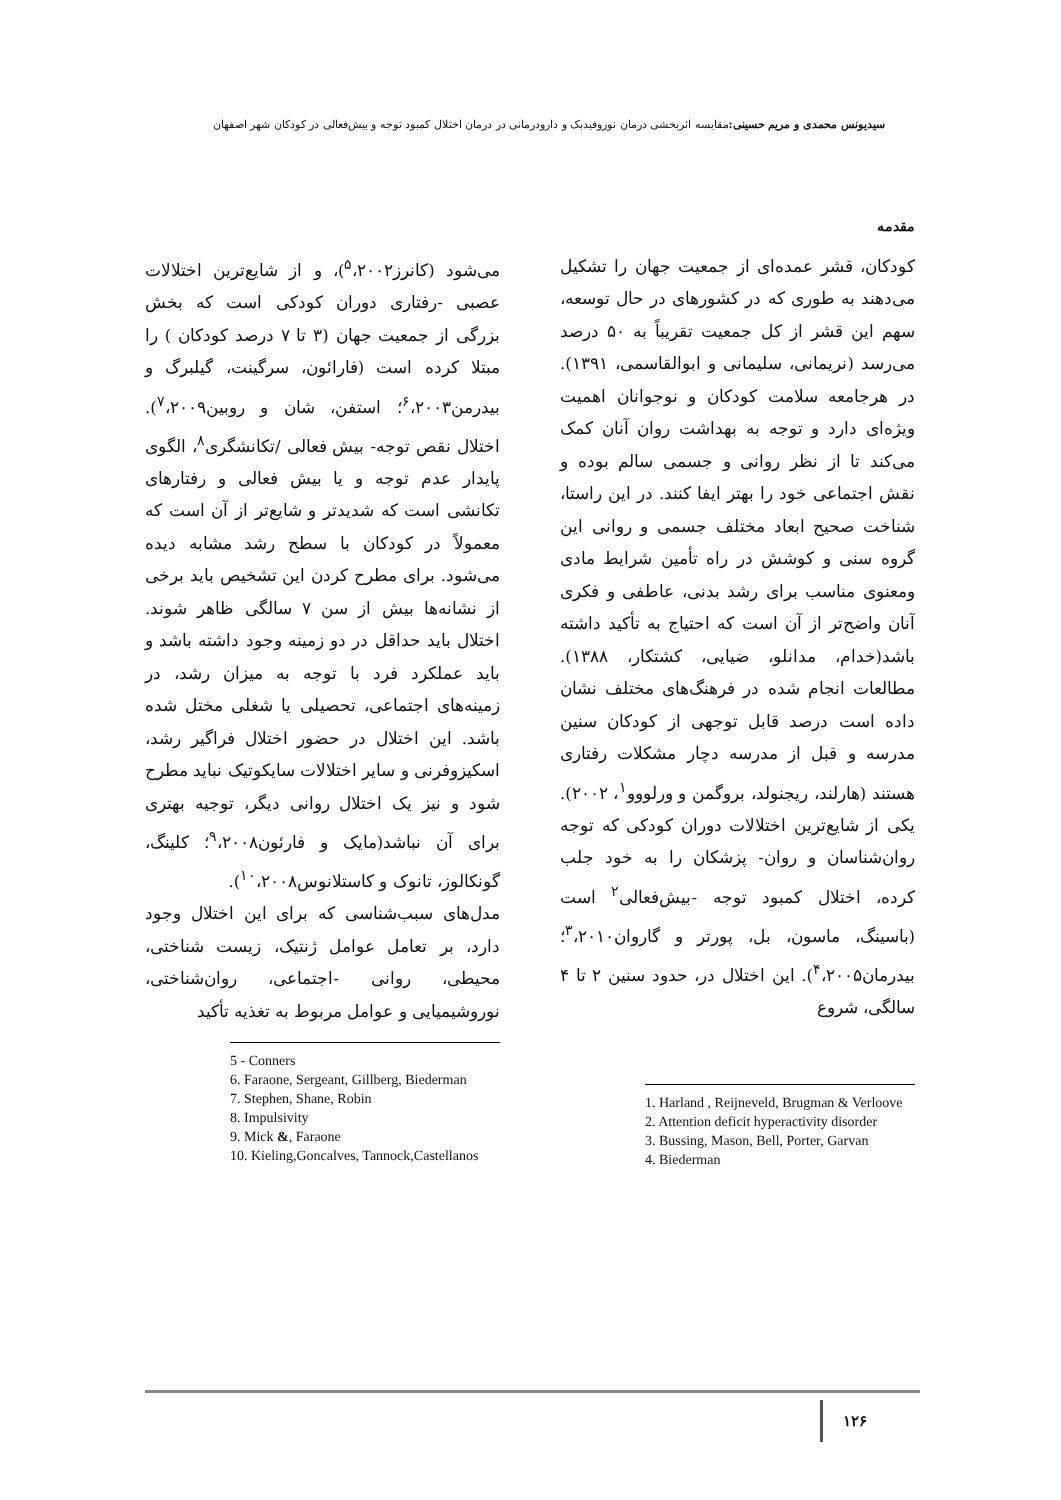سیدیونس محمدی و مریم حسینی: مقایسه اثربخشی درمان نوروفیدبک و دارودرمانی در درمان اختلال کمبود توجه و بیش‌فعالی در کودکان شهر اصفهان
مقدمه
کودکان، قشر عمده‌ای از جمعیت جهان را تشکیل می‌دهند به طوری که در کشورهای در حال توسعه، سهم این قشر از کل جمعیت تقریباً به ۵۰ درصد می‌رسد (نریمانی، سلیمانی و ابوالقاسمی، ۱۳۹۱). در هرجامعه سلامت کودکان و نوجوانان اهمیت ویژه‌ای دارد و توجه به بهداشت روان آنان کمک می‌کند تا از نظر روانی و جسمی سالم بوده و نقش اجتماعی خود را بهتر ایفا کنند. در این راستا، شناخت صحیح ابعاد مختلف جسمی و روانی این گروه سنی و کوشش در راه تأمین شرایط مادی ومعنوی مناسب برای رشد بدنی، عاطفی و فکری آنان واضح‌تر از آن است که احتیاج به تأکید داشته باشد(خدام، مدانلو، ضیایی، کشتکار، ۱۳۸۸). مطالعات انجام شده در فرهنگ‌های مختلف نشان داده است درصد قابل توجهی از کودکان سنین مدرسه و قبل از مدرسه دچار مشکلات رفتاری هستند (هارلند، ریجنولد، بروگمن و ورلووو<sup>۱</sup>، ۲۰۰۲). یکی از شایع‌ترین اختلالات دوران کودکی که توجه روان‌شناسان و روان- پزشکان را به خود جلب کرده، اختلال کمبود توجه -بیش‌فعالی<sup>۲</sup> است (باسینگ، ماسون، بل، پورتر و گاروان<sup>۳</sup>،۲۰۱۰؛ بیدرمان<sup>۴</sup>،۲۰۰۵). این اختلال در، حدود سنین ۲ تا ۴ سالگی، شروع
1. Harland , Reijneveld, Brugman & Verloove
2. Attention deficit hyperactivity disorder
3. Bussing, Mason, Bell, Porter, Garvan
4. Biederman
می‌شود (کانرز<sup>۵</sup>،۲۰۰۲)، و از شایع‌ترین اختلالات عصبی -رفتاری دوران کودکی است که بخش بزرگی از جمعیت جهان (۳ تا ۷ درصد کودکان ) را مبتلا کرده است (فارائون، سرگینت، گیلبرگ و بیدرمن<sup>۶</sup>،۲۰۰۳؛ استفن، شان و روبین<sup>۷</sup>،۲۰۰۹). اختلال نقص توجه- بیش فعالی /تکانشگری<sup>۸</sup>، الگوی پایدار عدم توجه و یا بیش فعالی و رفتارهای تکانشی است که شدیدتر و شایع‌تر از آن است که معمولاً در کودکان با سطح رشد مشابه دیده می‌شود. برای مطرح کردن این تشخیص باید برخی از نشانه‌ها بیش از سن ۷ سالگی ظاهر شوند. اختلال باید حداقل در دو زمینه وجود داشته باشد و باید عملکرد فرد با توجه به میزان رشد، در زمینه‌های اجتماعی، تحصیلی یا شغلی مختل شده باشد. این اختلال در حضور اختلال فراگیر رشد، اسکیزوفرنی و سایر اختلالات سایکوتیک نباید مطرح شود و نیز یک اختلال روانی دیگر، توجیه بهتری برای آن نباشد(مایک و فارئون<sup>۹</sup>،۲۰۰۸؛ کلینگ، گونکالوز، تانوک و کاستلانوس<sup>۱۰</sup>،۲۰۰۸).
مدل‌های سبب‌شناسی که برای این اختلال وجود دارد، بر تعامل عوامل ژنتیک، زیست شناختی، محیطی، روانی -اجتماعی، روان‌شناختی، نوروشیمیایی و عوامل مربوط به تغذیه تأکید
5 - Conners
6. Faraone, Sergeant, Gillberg, Biederman
7. Stephen, Shane, Robin
8. Impulsivity
9. Mick &, Faraone
10. Kieling,Goncalves, Tannock,Castellanos
۱۲۶